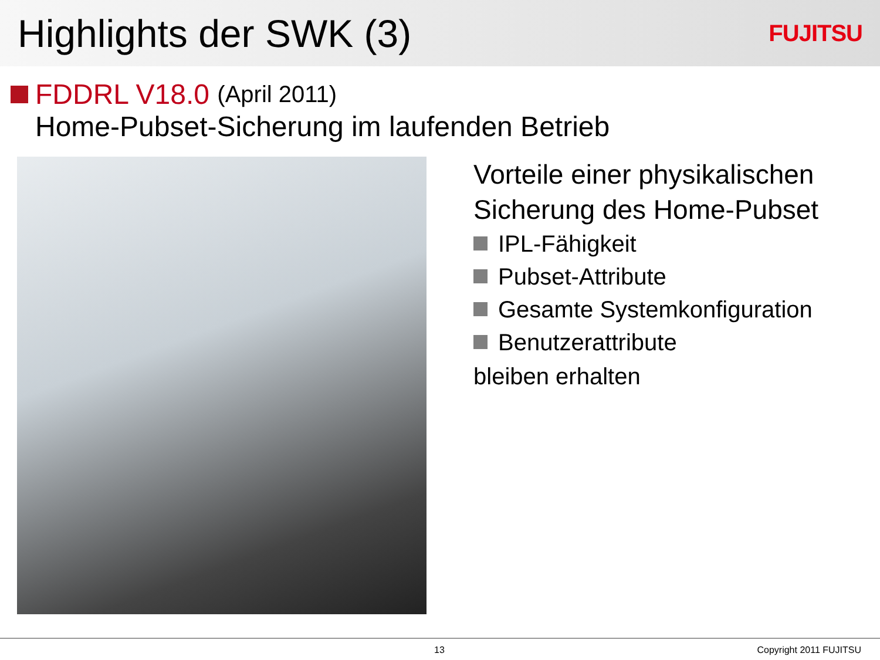Highlights der SWK (3)
FUJITSU
FDDRL V18.0 (April 2011)
Home-Pubset-Sicherung im laufenden Betrieb
Vorteile einer physikalischen
Sicherung des Home-Pubset
IPL-Fähigkeit
Pubset-Attribute
Gesamte Systemkonfiguration
Benutzerattribute
bleiben erhalten
13 Copyright 2011 FUJITSU